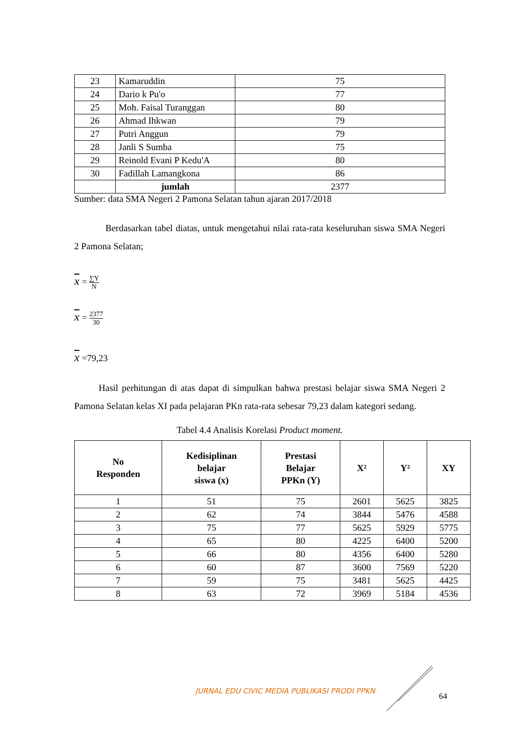| 23 | Kamaruddin | 75 |
| 24 | Dario k Pu'o | 77 |
| 25 | Moh. Faisal Turanggan | 80 |
| 26 | Ahmad Ihkwan | 79 |
| 27 | Putri Anggun | 79 |
| 28 | Janli S Sumba | 75 |
| 29 | Reinold Evani P Kedu'A | 80 |
| 30 | Fadillah Lamangkona | 86 |
| | jumlah | 2377 |
Sumber: data SMA Negeri 2 Pamona Selatan tahun ajaran 2017/2018
Berdasarkan tabel diatas, untuk mengetahui nilai rata-rata keseluruhan siswa SMA Negeri 2 Pamona Selatan;
x = ∑Y N
x = 2377 30
x =79,23
Hasil perhitungan di atas dapat di simpulkan bahwa prestasi belajar siswa SMA Negeri 2 Pamona Selatan kelas XI pada pelajaran PKn rata-rata sebesar 79,23 dalam kategori sedang.
Tabel 4.4 Analisis Korelasi Product moment.
| No Responden | Kedisiplinan belajar siswa (x) | Prestasi Belajar PPKn (Y) | X² | Y² | XY |
| --- | --- | --- | --- | --- | --- |
| 1 | 51 | 75 | 2601 | 5625 | 3825 |
| 2 | 62 | 74 | 3844 | 5476 | 4588 |
| 3 | 75 | 77 | 5625 | 5929 | 5775 |
| 4 | 65 | 80 | 4225 | 6400 | 5200 |
| 5 | 66 | 80 | 4356 | 6400 | 5280 |
| 6 | 60 | 87 | 3600 | 7569 | 5220 |
| 7 | 59 | 75 | 3481 | 5625 | 4425 |
| 8 | 63 | 72 | 3969 | 5184 | 4536 |
JURNAL EDU CIVIC MEDIA PUBLIKASI PRODI PPKN 64